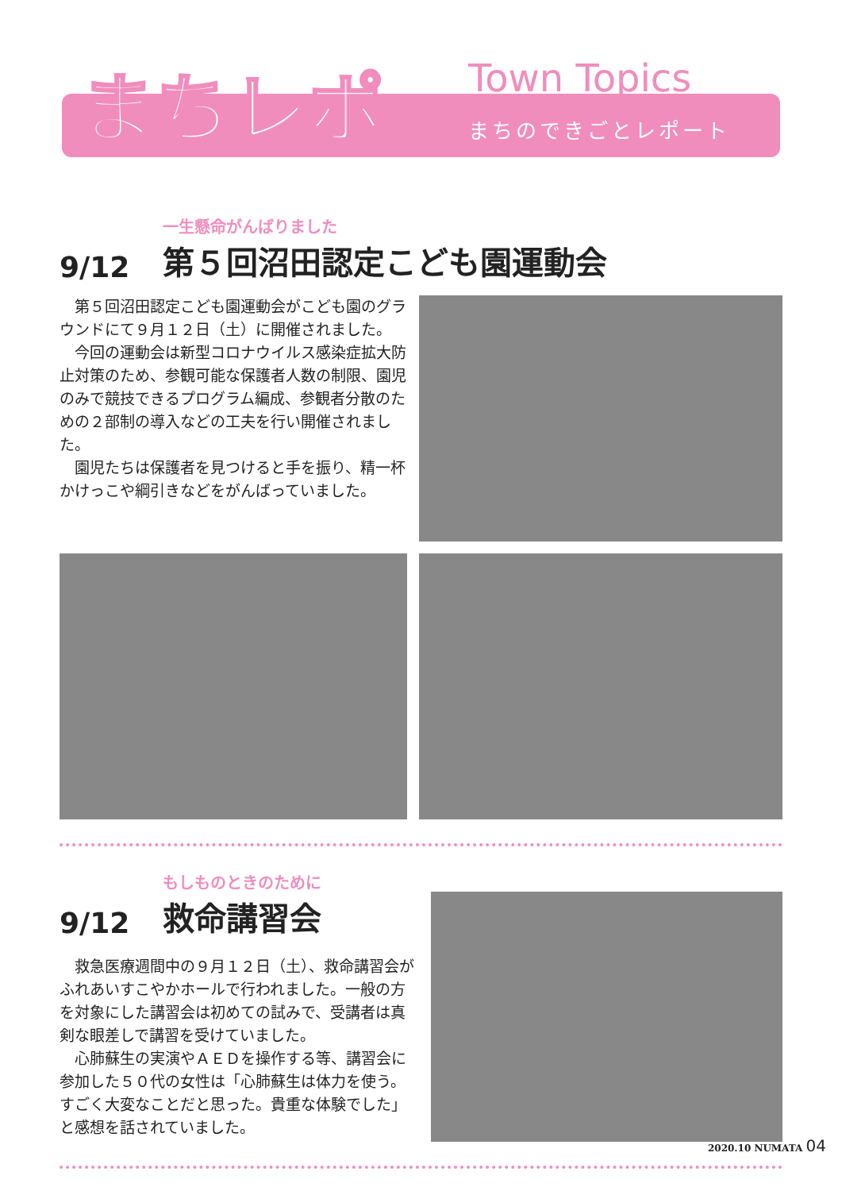まちレポ
Town Topics
まちのできごとレポート
9/12
一生懸命がんばりました
第５回沼田認定こども園運動会
第５回沼田認定こども園運動会がこども園のグラウンドにて９月１２日（土）に開催されました。
今回の運動会は新型コロナウイルス感染症拡大防止対策のため、参観可能な保護者人数の制限、園児のみで競技できるプログラム編成、参観者分散のための２部制の導入などの工夫を行い開催されました。
園児たちは保護者を見つけると手を振り、精一杯かけっこや綱引きなどをがんばっていました。
9/12
もしものときのために
救命講習会
救急医療週間中の９月１２日（土）、救命講習会がふれあいすこやかホールで行われました。一般の方を対象にした講習会は初めての試みで、受講者は真剣な眼差しで講習を受けていました。
心肺蘇生の実演やＡＥＤを操作する等、講習会に参加した５０代の女性は「心肺蘇生は体力を使う。すごく大変なことだと思った。貴重な体験でした」と感想を話されていました。
2020.10 NUMATA 04